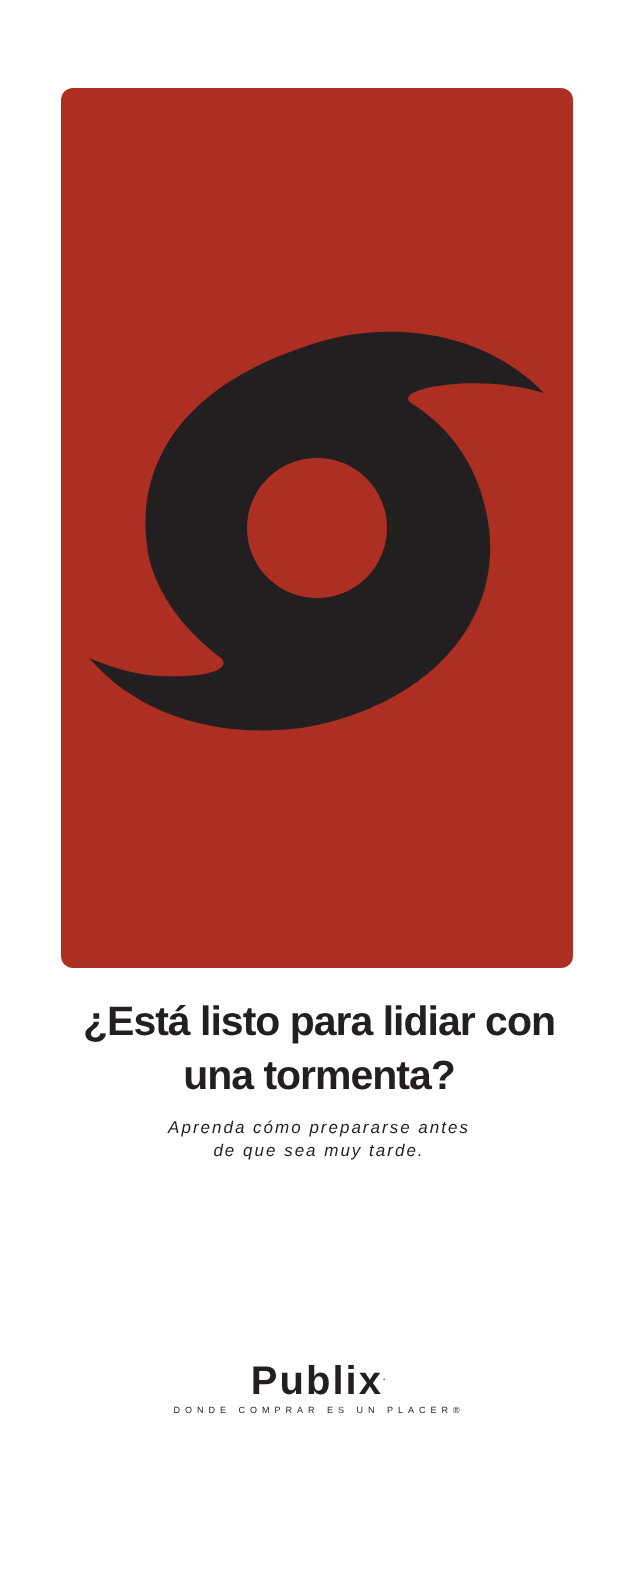¿Está listo para lidiar con
una tormenta?
Aprenda cómo prepararse antes
de que sea muy tarde.
Publix<sup>.</sup>
DONDE COMPRAR ES UN PLACER®